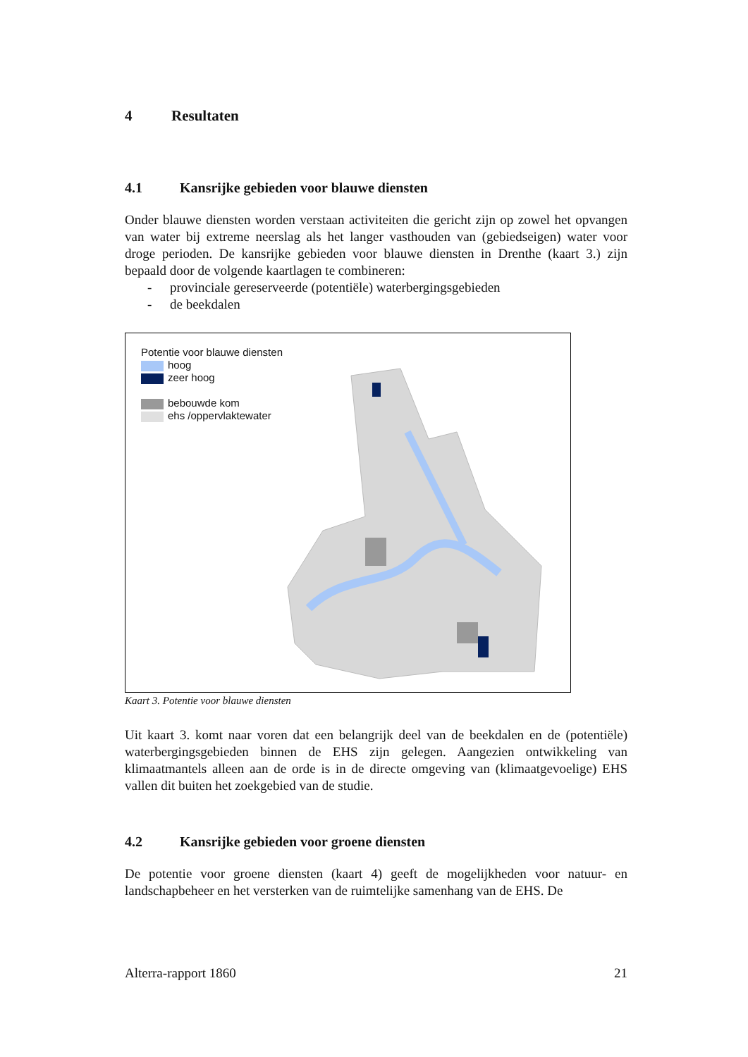4 Resultaten
4.1 Kansrijke gebieden voor blauwe diensten
Onder blauwe diensten worden verstaan activiteiten die gericht zijn op zowel het opvangen van water bij extreme neerslag als het langer vasthouden van (gebiedseigen) water voor droge perioden. De kansrijke gebieden voor blauwe diensten in Drenthe (kaart 3.) zijn bepaald door de volgende kaartlagen te combineren:
- provinciale gereserveerde (potentiële) waterbergingsgebieden
- de beekdalen
Potentie voor blauwe diensten
hoog
zeer hoog
bebouwde kom
ehs /oppervlaktewater
Kaart 3. Potentie voor blauwe diensten
Uit kaart 3. komt naar voren dat een belangrijk deel van de beekdalen en de (potentiële) waterbergingsgebieden binnen de EHS zijn gelegen. Aangezien ontwikkeling van klimaatmantels alleen aan de orde is in de directe omgeving van (klimaatgevoelige) EHS vallen dit buiten het zoekgebied van de studie.
4.2 Kansrijke gebieden voor groene diensten
De potentie voor groene diensten (kaart 4) geeft de mogelijkheden voor natuur- en landschapbeheer en het versterken van de ruimtelijke samenhang van de EHS. De
Alterra-rapport 1860 21